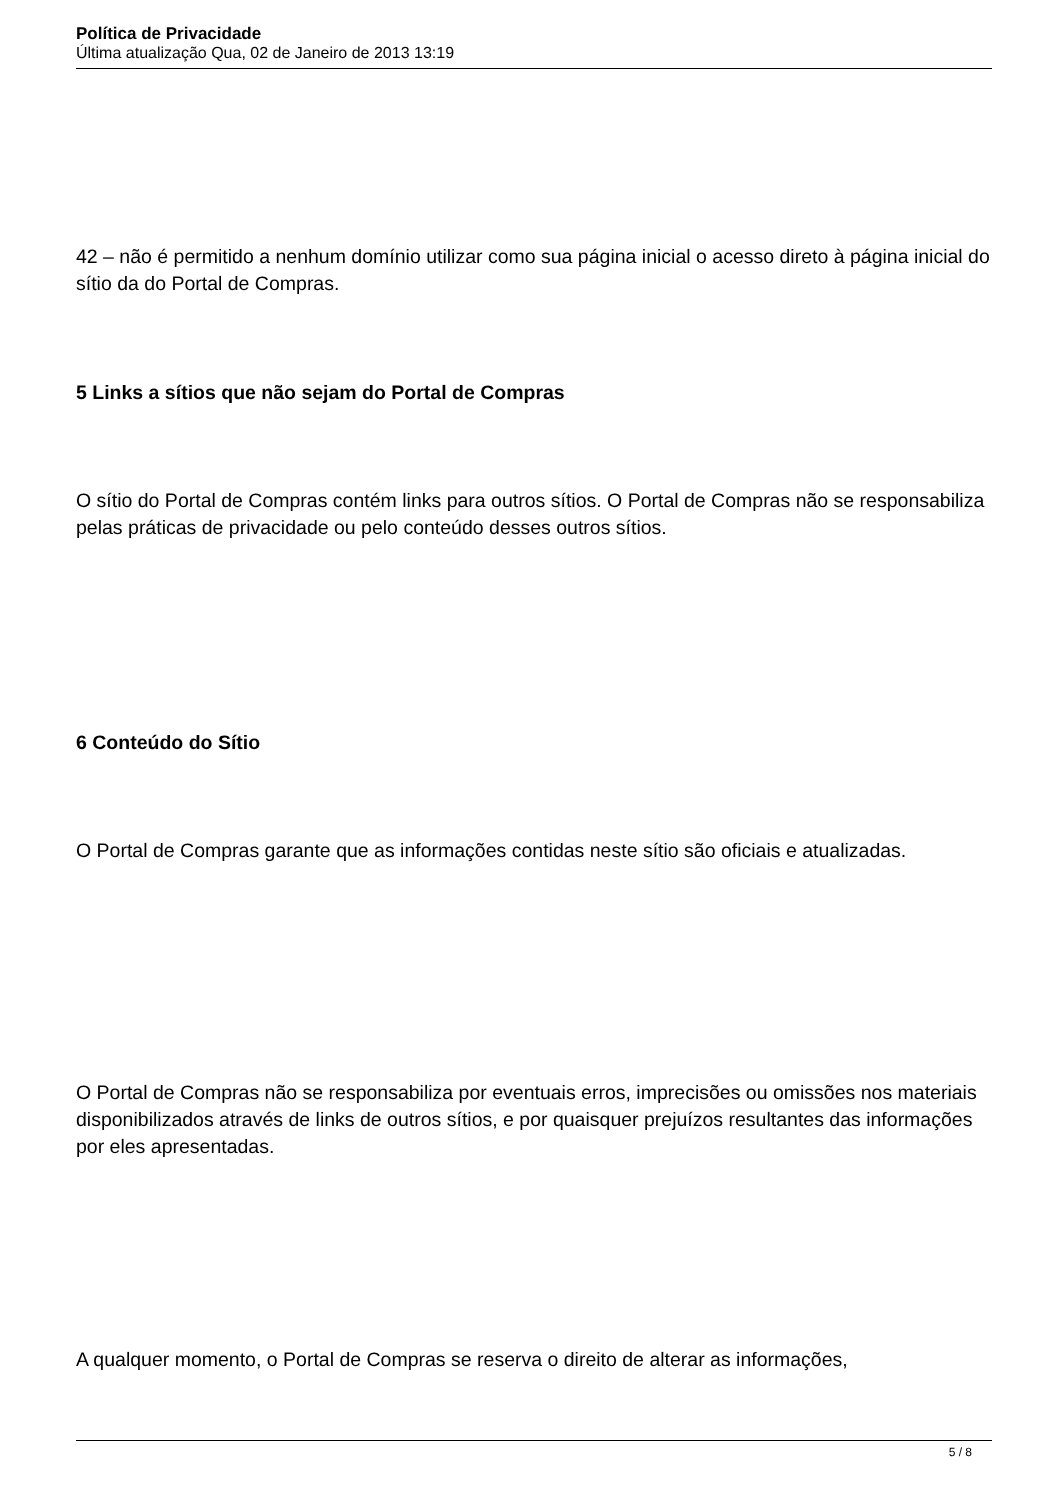Política de Privacidade
Última atualização Qua, 02 de Janeiro de 2013 13:19
42 – não é permitido a nenhum domínio utilizar como sua página inicial o acesso direto à página inicial do sítio da do Portal de Compras.
5 Links a sítios que não sejam do Portal de Compras
O sítio do Portal de Compras contém links para outros sítios. O Portal de Compras não se responsabiliza pelas práticas de privacidade ou pelo conteúdo desses outros sítios.
6 Conteúdo do Sítio
O Portal de Compras garante que as informações contidas neste sítio são oficiais e atualizadas.
O Portal de Compras não se responsabiliza por eventuais erros, imprecisões ou omissões nos materiais disponibilizados através de links de outros sítios, e por quaisquer prejuízos resultantes das informações por eles apresentadas.
A qualquer momento, o Portal de Compras se reserva o direito de alterar as informações,
5 / 8